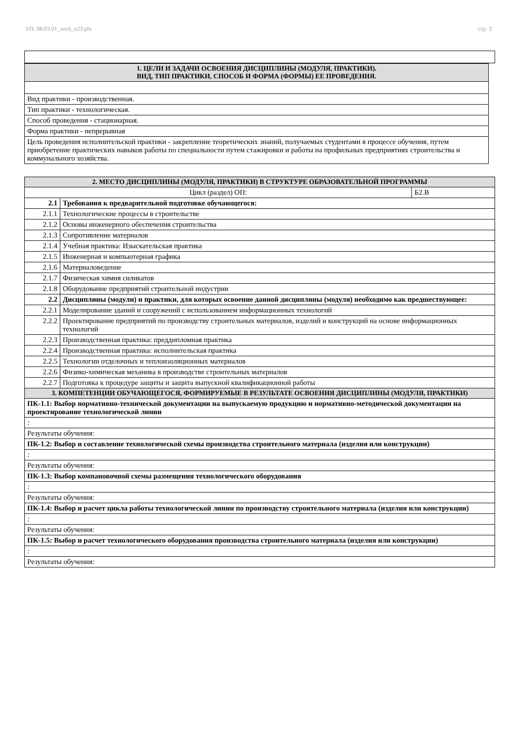УП: 08.03.01_vech_n23.plx стр. 3
| 1. ЦЕЛИ И ЗАДАЧИ ОСВОЕНИЯ ДИСЦИПЛИНЫ (МОДУЛЯ, ПРАКТИКИ). ВИД, ТИП ПРАКТИКИ, СПОСОБ И ФОРМА (ФОРМЫ) ЕЕ ПРОВЕДЕНИЯ. |
| Вид практики - производственная. |
| Тип практики - технологическая. |
| Способ проведения - стационарная. |
| Форма практики - непрерывная |
| Цель проведения исполнительской практики - закрепление теоретических знаний, получаемых студентами в процессе обучения, путем приобретение практических навыков работы по специальности путем стажировки и работы на профильных предприятиях строительства и коммунального хозяйства. |
| 2. МЕСТО ДИСЦИПЛИНЫ (МОДУЛЯ, ПРАКТИКИ) В СТРУКТУРЕ ОБРАЗОВАТЕЛЬНОЙ ПРОГРАММЫ | | |
| Цикл (раздел) ОП: | | Б2.В |
| 2.1 | Требования к предварительной подготовке обучающегося: | |
| 2.1.1 | Технологические процессы в строительстве | |
| 2.1.2 | Основы инженерного обеспечения строительства | |
| 2.1.3 | Сопротивление материалов | |
| 2.1.4 | Учебная практика: Изыскательская практика | |
| 2.1.5 | Инженерная и компьютерная графика | |
| 2.1.6 | Материаловедение | |
| 2.1.7 | Физическая химия силикатов | |
| 2.1.8 | Оборудование предприятий строительной индустрии | |
| 2.2 | Дисциплины (модули) и практики, для которых освоение данной дисциплины (модуля) необходимо как предшествующее: | |
| 2.2.1 | Моделирование зданий и сооружений с использованием информационных технологий | |
| 2.2.2 | Проектирование предприятий по производству строительных материалов, изделий и конструкций на основе информационных технологий | |
| 2.2.3 | Производственная практика: преддипломная практика | |
| 2.2.4 | Производственная практика: исполнительская практика | |
| 2.2.5 | Технологии отделочных и теплоизоляционных материалов | |
| 2.2.6 | Физико-химическая механика в производстве строительных материалов | |
| 2.2.7 | Подготовка к процедуре защиты и защита выпускной квалификационной работы | |
| 3. КОМПЕТЕНЦИИ ОБУЧАЮЩЕГОСЯ, ФОРМИРУЕМЫЕ В РЕЗУЛЬТАТЕ ОСВОЕНИЯ ДИСЦИПЛИНЫ (МОДУЛЯ, ПРАКТИКИ) | | |
| ПК-1.1: Выбор нормативно-технической документации на выпускаемую продукцию и нормативно-методической документации на проектирование технологической линии | | |
| : | | |
| Результаты обучения: | | |
| ПК-1.2: Выбор и составление технологической схемы производства строительного материала (изделия или конструкции) | | |
| : | | |
| Результаты обучения: | | |
| ПК-1.3: Выбор компановочной схемы размещения технологического оборудования | | |
| : | | |
| Результаты обучения: | | |
| ПК-1.4: Выбор и расчет цикла работы технологической линии по производству строительного материала (изделия или конструкции) | | |
| : | | |
| Результаты обучения: | | |
| ПК-1.5: Выбор и расчет технологического оборудования производства строительного материала (изделия или конструкции) | | |
| : | | |
| Результаты обучения: | | |